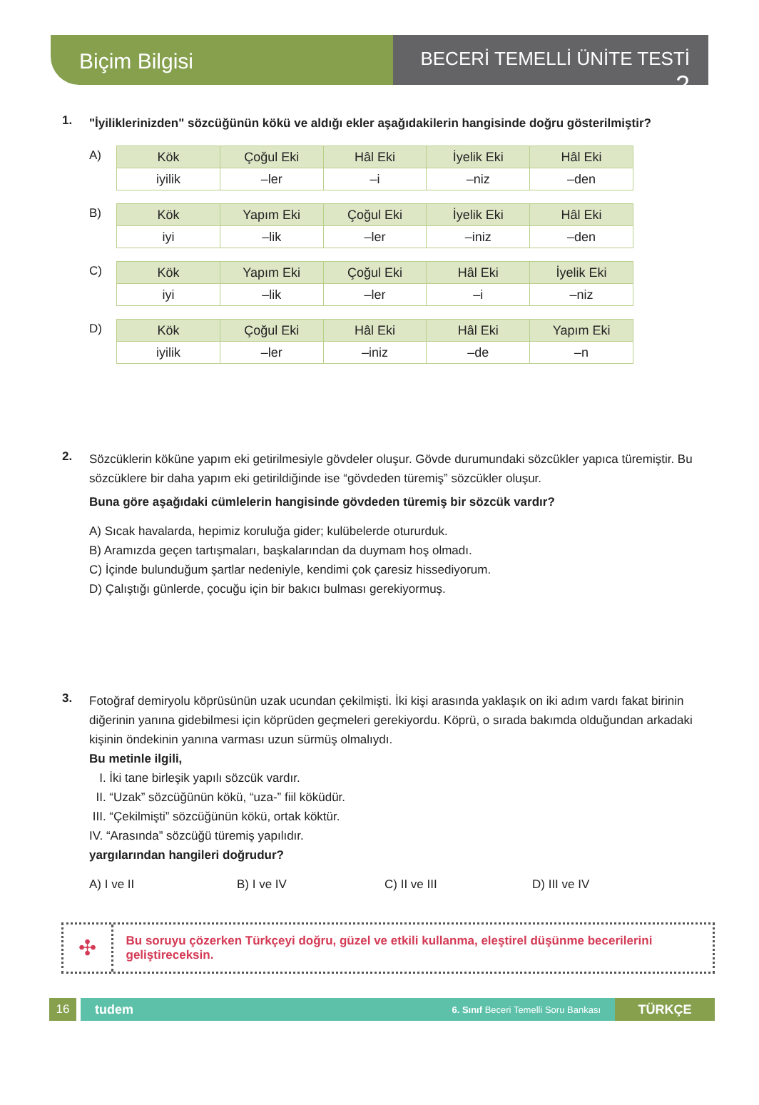Biçim Bilgisi
BECERİ TEMELLİ ÜNİTE TESTİ 2
1.
"İyiliklerinizden" sözcüğünün kökü ve aldığı ekler aşağıdakilerin hangisinde doğru gösterilmiştir?
A)
| Kök | Çoğul Eki | Hâl Eki | İyelik Eki | Hâl Eki |
| iyilik | –ler | –i | –niz | –den |
B)
| Kök | Yapım Eki | Çoğul Eki | İyelik Eki | Hâl Eki |
| iyi | –lik | –ler | –iniz | –den |
C)
| Kök | Yapım Eki | Çoğul Eki | Hâl Eki | İyelik Eki |
| iyi | –lik | –ler | –i | –niz |
D)
| Kök | Çoğul Eki | Hâl Eki | Hâl Eki | Yapım Eki |
| iyilik | –ler | –iniz | –de | –n |
2.
Sözcüklerin köküne yapım eki getirilmesiyle gövdeler oluşur. Gövde durumundaki sözcükler yapıca türemiştir. Bu sözcüklere bir daha yapım eki getirildiğinde ise “gövdeden türemiş” sözcükler oluşur.
Buna göre aşağıdaki cümlelerin hangisinde gövdeden türemiş bir sözcük vardır?
A) Sıcak havalarda, hepimiz koruluğa gider; kulübelerde otururduk.
B) Aramızda geçen tartışmaları, başkalarından da duymam hoş olmadı.
C) İçinde bulunduğum şartlar nedeniyle, kendimi çok çaresiz hissediyorum.
D) Çalıştığı günlerde, çocuğu için bir bakıcı bulması gerekiyormuş.
3.
Fotoğraf demiryolu köprüsünün uzak ucundan çekilmişti. İki kişi arasında yaklaşık on iki adım vardı fakat birinin diğerinin yanına gidebilmesi için köprüden geçmeleri gerekiyordu. Köprü, o sırada bakımda olduğundan arkadaki kişinin öndekinin yanına varması uzun sürmüş olmalıydı.
Bu metinle ilgili,
I. İki tane birleşik yapılı sözcük vardır.
II. “Uzak” sözcüğünün kökü, “uza-” fiil köküdür.
III. “Çekilmişti” sözcüğünün kökü, ortak köktür.
IV. “Arasında” sözcüğü türemiş yapılıdır.
yargılarından hangileri doğrudur?
A) I ve II B) I ve IV C) II ve III D) III ve IV
✣
Bu soruyu çözerken Türkçeyi doğru, güzel ve etkili kullanma, eleştirel düşünme becerilerini geliştireceksin.
16
tudem 6. Sınıf Beceri Temelli Soru Bankası
TÜRKÇE